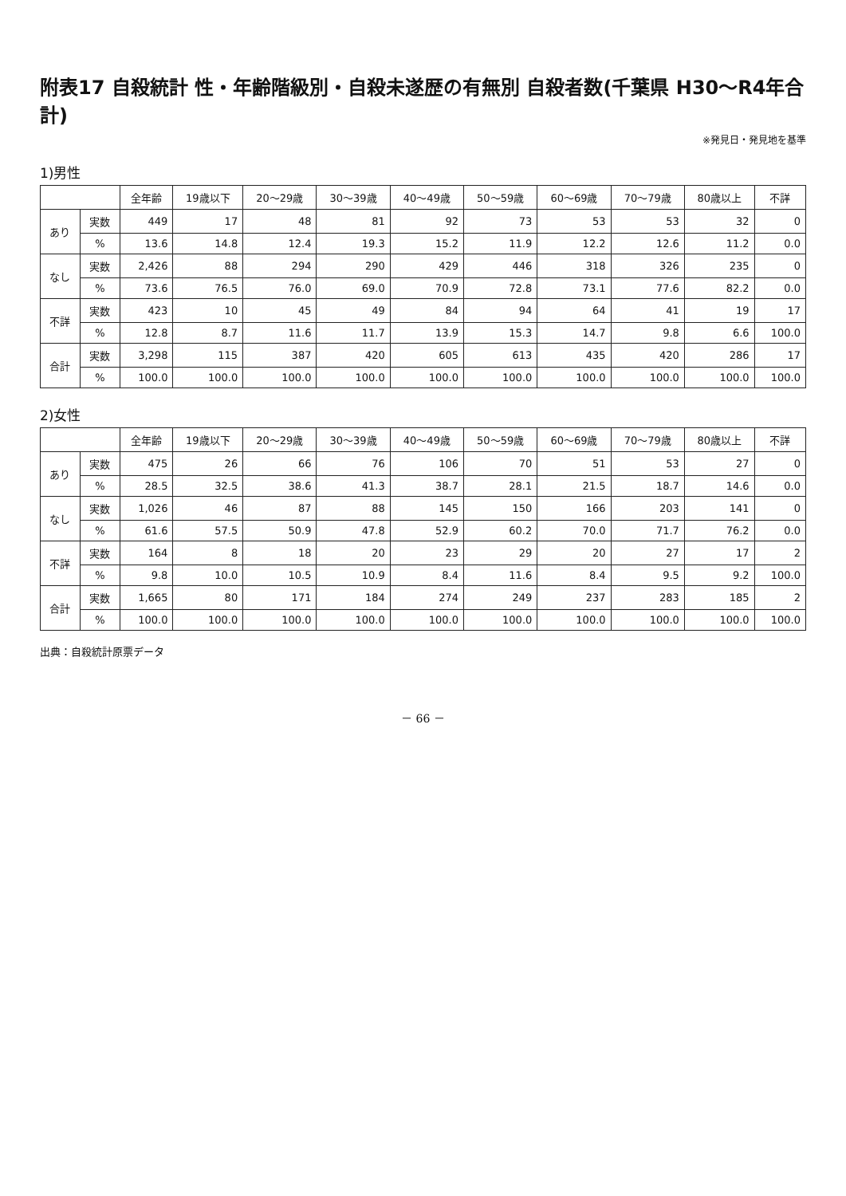附表17 自殺統計 性・年齢階級別・自殺未遂歴の有無別 自殺者数(千葉県 H30～R4年合計)
※発見日・発見地を基準
1)男性
| | | 全年齢 | 19歳以下 | 20～29歳 | 30～39歳 | 40～49歳 | 50～59歳 | 60～69歳 | 70～79歳 | 80歳以上 | 不詳 |
| --- | --- | --- | --- | --- | --- | --- | --- | --- | --- | --- | --- |
| あり | 実数 | 449 | 17 | 48 | 81 | 92 | 73 | 53 | 53 | 32 | 0 |
| | % | 13.6 | 14.8 | 12.4 | 19.3 | 15.2 | 11.9 | 12.2 | 12.6 | 11.2 | 0.0 |
| なし | 実数 | 2,426 | 88 | 294 | 290 | 429 | 446 | 318 | 326 | 235 | 0 |
| | % | 73.6 | 76.5 | 76.0 | 69.0 | 70.9 | 72.8 | 73.1 | 77.6 | 82.2 | 0.0 |
| 不詳 | 実数 | 423 | 10 | 45 | 49 | 84 | 94 | 64 | 41 | 19 | 17 |
| | % | 12.8 | 8.7 | 11.6 | 11.7 | 13.9 | 15.3 | 14.7 | 9.8 | 6.6 | 100.0 |
| 合計 | 実数 | 3,298 | 115 | 387 | 420 | 605 | 613 | 435 | 420 | 286 | 17 |
| | % | 100.0 | 100.0 | 100.0 | 100.0 | 100.0 | 100.0 | 100.0 | 100.0 | 100.0 | 100.0 |
2)女性
| | | 全年齢 | 19歳以下 | 20～29歳 | 30～39歳 | 40～49歳 | 50～59歳 | 60～69歳 | 70～79歳 | 80歳以上 | 不詳 |
| --- | --- | --- | --- | --- | --- | --- | --- | --- | --- | --- | --- |
| あり | 実数 | 475 | 26 | 66 | 76 | 106 | 70 | 51 | 53 | 27 | 0 |
| | % | 28.5 | 32.5 | 38.6 | 41.3 | 38.7 | 28.1 | 21.5 | 18.7 | 14.6 | 0.0 |
| なし | 実数 | 1,026 | 46 | 87 | 88 | 145 | 150 | 166 | 203 | 141 | 0 |
| | % | 61.6 | 57.5 | 50.9 | 47.8 | 52.9 | 60.2 | 70.0 | 71.7 | 76.2 | 0.0 |
| 不詳 | 実数 | 164 | 8 | 18 | 20 | 23 | 29 | 20 | 27 | 17 | 2 |
| | % | 9.8 | 10.0 | 10.5 | 10.9 | 8.4 | 11.6 | 8.4 | 9.5 | 9.2 | 100.0 |
| 合計 | 実数 | 1,665 | 80 | 171 | 184 | 274 | 249 | 237 | 283 | 185 | 2 |
| | % | 100.0 | 100.0 | 100.0 | 100.0 | 100.0 | 100.0 | 100.0 | 100.0 | 100.0 | 100.0 |
出典：自殺統計原票データ
－ 66 －